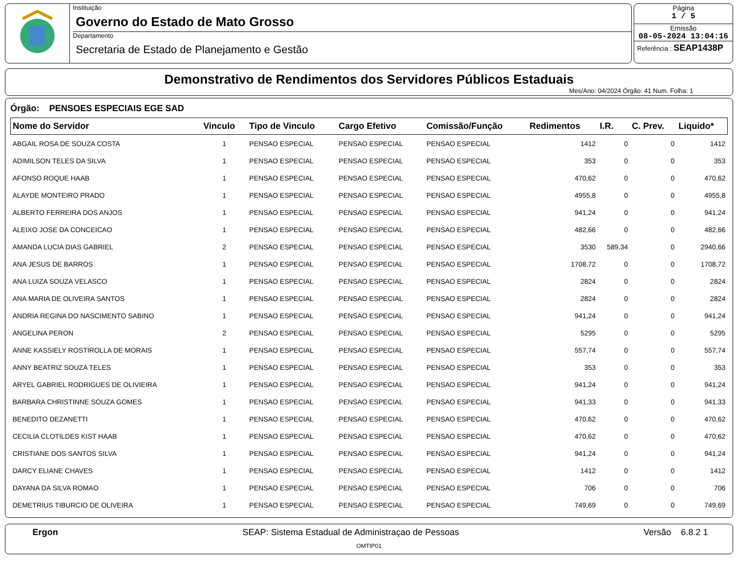Instituição
Governo do Estado de Mato Grosso
Departamento
Secretaria de Estado de Planejamento e Gestão
Página
1 / 5
Emissão
08-05-2024 13:04:16
Referência : SEAP1438P
Demonstrativo de Rendimentos dos Servidores Públicos Estaduais
Mes/Ano: 04/2024 Órgão: 41 Num. Folha: 1
Órgão: PENSOES ESPECIAIS EGE SAD
| Nome do Servidor | Vinculo | Tipo de Vinculo | Cargo Efetivo | Comissão/Função | Redimentos | I.R. | C. Prev. | Liquido* |
| --- | --- | --- | --- | --- | --- | --- | --- | --- |
| ABGAIL ROSA DE SOUZA COSTA | 1 | PENSAO ESPECIAL | PENSAO ESPECIAL | PENSAO ESPECIAL | 1412 | 0 | 0 | 1412 |
| ADIMILSON TELES DA SILVA | 1 | PENSAO ESPECIAL | PENSAO ESPECIAL | PENSAO ESPECIAL | 353 | 0 | 0 | 353 |
| AFONSO ROQUE HAAB | 1 | PENSAO ESPECIAL | PENSAO ESPECIAL | PENSAO ESPECIAL | 470,62 | 0 | 0 | 470,62 |
| ALAYDE MONTEIRO PRADO | 1 | PENSAO ESPECIAL | PENSAO ESPECIAL | PENSAO ESPECIAL | 4955,8 | 0 | 0 | 4955,8 |
| ALBERTO FERREIRA DOS ANJOS | 1 | PENSAO ESPECIAL | PENSAO ESPECIAL | PENSAO ESPECIAL | 941,24 | 0 | 0 | 941,24 |
| ALEIXO JOSE DA CONCEICAO | 1 | PENSAO ESPECIAL | PENSAO ESPECIAL | PENSAO ESPECIAL | 482,66 | 0 | 0 | 482,66 |
| AMANDA LUCIA DIAS GABRIEL | 2 | PENSAO ESPECIAL | PENSAO ESPECIAL | PENSAO ESPECIAL | 3530 | 589,34 | 0 | 2940,66 |
| ANA JESUS DE BARROS | 1 | PENSAO ESPECIAL | PENSAO ESPECIAL | PENSAO ESPECIAL | 1708,72 | 0 | 0 | 1708,72 |
| ANA LUIZA SOUZA VELASCO | 1 | PENSAO ESPECIAL | PENSAO ESPECIAL | PENSAO ESPECIAL | 2824 | 0 | 0 | 2824 |
| ANA MARIA DE OLIVEIRA SANTOS | 1 | PENSAO ESPECIAL | PENSAO ESPECIAL | PENSAO ESPECIAL | 2824 | 0 | 0 | 2824 |
| ANDRIA REGINA DO NASCIMENTO SABINO | 1 | PENSAO ESPECIAL | PENSAO ESPECIAL | PENSAO ESPECIAL | 941,24 | 0 | 0 | 941,24 |
| ANGELINA PERON | 2 | PENSAO ESPECIAL | PENSAO ESPECIAL | PENSAO ESPECIAL | 5295 | 0 | 0 | 5295 |
| ANNE KASSIELY ROSTIROLLA DE MORAIS | 1 | PENSAO ESPECIAL | PENSAO ESPECIAL | PENSAO ESPECIAL | 557,74 | 0 | 0 | 557,74 |
| ANNY BEATRIZ SOUZA TELES | 1 | PENSAO ESPECIAL | PENSAO ESPECIAL | PENSAO ESPECIAL | 353 | 0 | 0 | 353 |
| ARYEL GABRIEL RODRIGUES DE OLIVIEIRA | 1 | PENSAO ESPECIAL | PENSAO ESPECIAL | PENSAO ESPECIAL | 941,24 | 0 | 0 | 941,24 |
| BARBARA CHRISTINNE SOUZA GOMES | 1 | PENSAO ESPECIAL | PENSAO ESPECIAL | PENSAO ESPECIAL | 941,33 | 0 | 0 | 941,33 |
| BENEDITO DEZANETTI | 1 | PENSAO ESPECIAL | PENSAO ESPECIAL | PENSAO ESPECIAL | 470,62 | 0 | 0 | 470,62 |
| CECILIA CLOTILDES KIST HAAB | 1 | PENSAO ESPECIAL | PENSAO ESPECIAL | PENSAO ESPECIAL | 470,62 | 0 | 0 | 470,62 |
| CRISTIANE DOS SANTOS SILVA | 1 | PENSAO ESPECIAL | PENSAO ESPECIAL | PENSAO ESPECIAL | 941,24 | 0 | 0 | 941,24 |
| DARCY ELIANE CHAVES | 1 | PENSAO ESPECIAL | PENSAO ESPECIAL | PENSAO ESPECIAL | 1412 | 0 | 0 | 1412 |
| DAYANA DA SILVA ROMAO | 1 | PENSAO ESPECIAL | PENSAO ESPECIAL | PENSAO ESPECIAL | 706 | 0 | 0 | 706 |
| DEMETRIUS TIBURCIO DE OLIVEIRA | 1 | PENSAO ESPECIAL | PENSAO ESPECIAL | PENSAO ESPECIAL | 749,69 | 0 | 0 | 749,69 |
Ergon SEAP: Sistema Estadual de Administraçao de Pessoas Versão 6.8.2 1
OMTIP01